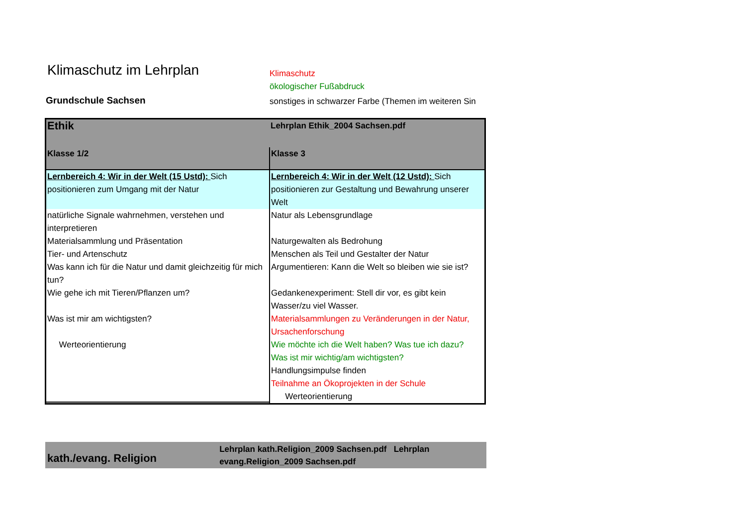Klimaschutz im Lehrplan
Grundschule Sachsen
Klimaschutz
ökologischer Fußabdruck
sonstiges in schwarzer Farbe (Themen im weiteren Sin
| Ethik | Lehrplan Ethik_2004 Sachsen.pdf |
| Klasse 1/2 | Klasse 3 |
| Lernbereich 4: Wir in der Welt (15 Ustd): Sich positionieren zum Umgang mit der Natur | Lernbereich 4: Wir in der Welt (12 Ustd): Sich positionieren zur Gestaltung und Bewahrung unserer Welt |
| natürliche Signale wahrnehmen, verstehen und interpretieren Materialsammlung und Präsentation Tier- und Artenschutz Was kann ich für die Natur und damit gleichzeitig für mich tun? Wie gehe ich mit Tieren/Pflanzen um? Was ist mir am wichtigsten? Werteorientierung | Natur als Lebensgrundlage Naturgewalten als Bedrohung Menschen als Teil und Gestalter der Natur Argumentieren: Kann die Welt so bleiben wie sie ist? Gedankenexperiment: Stell dir vor, es gibt kein Wasser/zu viel Wasser. Materialsammlungen zu Veränderungen in der Natur, Ursachenforschung Wie möchte ich die Welt haben? Was tue ich dazu? Was ist mir wichtig/am wichtigsten? Handlungsimpulse finden Teilnahme an Ökoprojekten in der Schule Werteorientierung |
kath./evang. Religion
Lehrplan kath.Religion_2009 Sachsen.pdf Lehrplan evang.Religion_2009 Sachsen.pdf